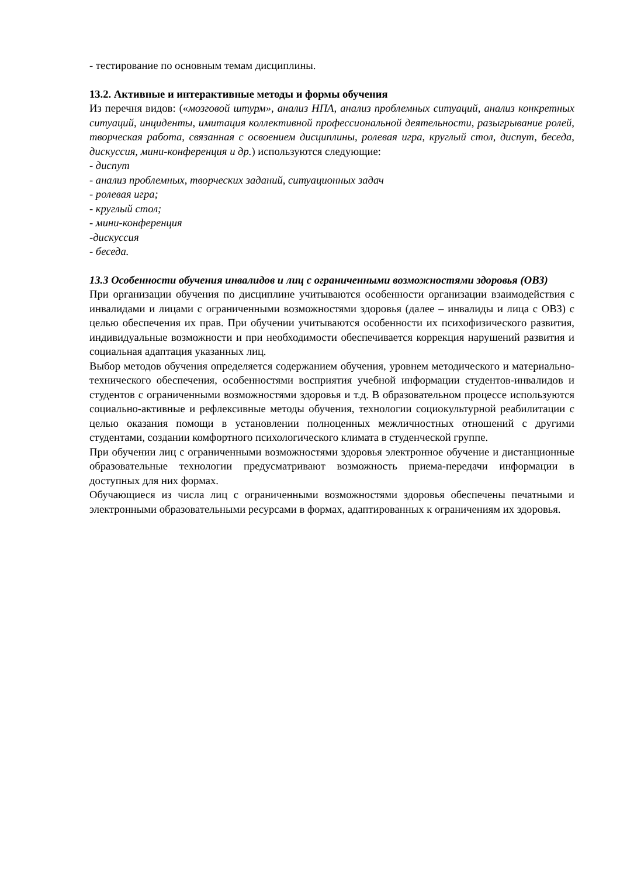- тестирование по основным темам дисциплины.
13.2. Активные и интерактивные методы и формы обучения
Из перечня видов: («мозговой штурм», анализ НПА, анализ проблемных ситуаций, анализ конкретных ситуаций, инциденты, имитация коллективной профессиональной деятельности, разыгрывание ролей, творческая работа, связанная с освоением дисциплины, ролевая игра, круглый стол, диспут, беседа, дискуссия, мини-конференция и др.) используются следующие:
- диспут
- анализ проблемных, творческих заданий, ситуационных задач
- ролевая игра;
- круглый стол;
- мини-конференция
-дискуссия
- беседа.
13.3 Особенности обучения инвалидов и лиц с ограниченными возможностями здоровья (ОВЗ)
При организации обучения по дисциплине учитываются особенности организации взаимодействия с инвалидами и лицами с ограниченными возможностями здоровья (далее – инвалиды и лица с ОВЗ) с целью обеспечения их прав. При обучении учитываются особенности их психофизического развития, индивидуальные возможности и при необходимости обеспечивается коррекция нарушений развития и социальная адаптация указанных лиц.
Выбор методов обучения определяется содержанием обучения, уровнем методического и материально-технического обеспечения, особенностями восприятия учебной информации студентов-инвалидов и студентов с ограниченными возможностями здоровья и т.д. В образовательном процессе используются социально-активные и рефлексивные методы обучения, технологии социокультурной реабилитации с целью оказания помощи в установлении полноценных межличностных отношений с другими студентами, создании комфортного психологического климата в студенческой группе.
При обучении лиц с ограниченными возможностями здоровья электронное обучение и дистанционные образовательные технологии предусматривают возможность приема-передачи информации в доступных для них формах.
Обучающиеся из числа лиц с ограниченными возможностями здоровья обеспечены печатными и электронными образовательными ресурсами в формах, адаптированных к ограничениям их здоровья.